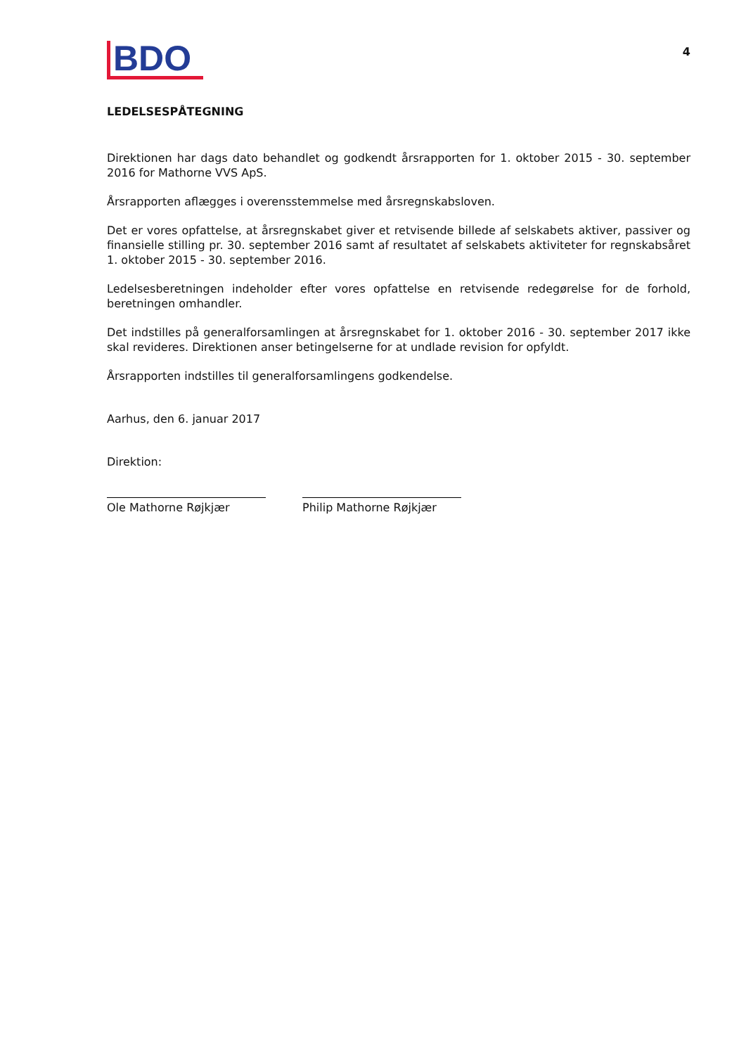BDO
4
LEDELSESPÅTEGNING
Direktionen har dags dato behandlet og godkendt årsrapporten for 1. oktober 2015 - 30. september 2016 for Mathorne VVS ApS.
Årsrapporten aflægges i overensstemmelse med årsregnskabsloven.
Det er vores opfattelse, at årsregnskabet giver et retvisende billede af selskabets aktiver, passiver og finansielle stilling pr. 30. september 2016 samt af resultatet af selskabets aktiviteter for regnskabsåret 1. oktober 2015 - 30. september 2016.
Ledelsesberetningen indeholder efter vores opfattelse en retvisende redegørelse for de forhold, beretningen omhandler.
Det indstilles på generalforsamlingen at årsregnskabet for 1. oktober 2016 - 30. september 2017 ikke skal revideres. Direktionen anser betingelserne for at undlade revision for opfyldt.
Årsrapporten indstilles til generalforsamlingens godkendelse.
Aarhus, den 6. januar 2017
Direktion:
Ole Mathorne Røjkjær Philip Mathorne Røjkjær